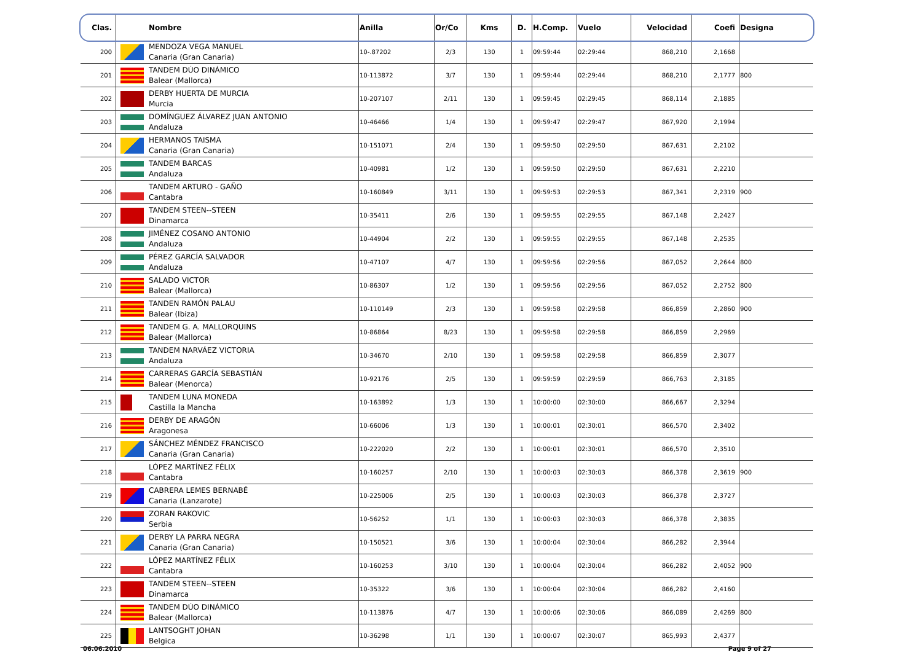| Clas. | | Nombre | Anilla | Or/Co | Kms | D. | H.Comp. | Vuelo | Velocidad | Coefi | Designa |
| --- | --- | --- | --- | --- | --- | --- | --- | --- | --- | --- | --- |
| 200 | | MENDOZA VEGA MANUEL Canaria (Gran Canaria) | 10-.87202 | 2/3 | 130 | 1 | 09:59:44 | 02:29:44 | 868,210 | 2,1668 | |
| 201 | | TANDEM DÚO DINÁMICO Balear (Mallorca) | 10-113872 | 3/7 | 130 | 1 | 09:59:44 | 02:29:44 | 868,210 | 2,1777 | 800 |
| 202 | | DERBY HUERTA DE MURCIA Murcia | 10-207107 | 2/11 | 130 | 1 | 09:59:45 | 02:29:45 | 868,114 | 2,1885 | |
| 203 | | DOMÍNGUEZ ÁLVAREZ JUAN ANTONIO Andaluza | 10-46466 | 1/4 | 130 | 1 | 09:59:47 | 02:29:47 | 867,920 | 2,1994 | |
| 204 | | HERMANOS TAISMA Canaria (Gran Canaria) | 10-151071 | 2/4 | 130 | 1 | 09:59:50 | 02:29:50 | 867,631 | 2,2102 | |
| 205 | | TANDEM BARCAS Andaluza | 10-40981 | 1/2 | 130 | 1 | 09:59:50 | 02:29:50 | 867,631 | 2,2210 | |
| 206 | | TANDEM ARTURO - GAÑO Cantabra | 10-160849 | 3/11 | 130 | 1 | 09:59:53 | 02:29:53 | 867,341 | 2,2319 | 900 |
| 207 | | TANDEM STEEN--STEEN Dinamarca | 10-35411 | 2/6 | 130 | 1 | 09:59:55 | 02:29:55 | 867,148 | 2,2427 | |
| 208 | | JIMÉNEZ COSANO ANTONIO Andaluza | 10-44904 | 2/2 | 130 | 1 | 09:59:55 | 02:29:55 | 867,148 | 2,2535 | |
| 209 | | PÉREZ GARCÍA SALVADOR Andaluza | 10-47107 | 4/7 | 130 | 1 | 09:59:56 | 02:29:56 | 867,052 | 2,2644 | 800 |
| 210 | | SALADO VICTOR Balear (Mallorca) | 10-86307 | 1/2 | 130 | 1 | 09:59:56 | 02:29:56 | 867,052 | 2,2752 | 800 |
| 211 | | TANDEN RAMÓN PALAU Balear (Ibiza) | 10-110149 | 2/3 | 130 | 1 | 09:59:58 | 02:29:58 | 866,859 | 2,2860 | 900 |
| 212 | | TANDEM G. A. MALLORQUINS Balear (Mallorca) | 10-86864 | 8/23 | 130 | 1 | 09:59:58 | 02:29:58 | 866,859 | 2,2969 | |
| 213 | | TANDEM NARVÁEZ VICTORIA Andaluza | 10-34670 | 2/10 | 130 | 1 | 09:59:58 | 02:29:58 | 866,859 | 2,3077 | |
| 214 | | CARRERAS GARCÍA SEBASTIÁN Balear (Menorca) | 10-92176 | 2/5 | 130 | 1 | 09:59:59 | 02:29:59 | 866,763 | 2,3185 | |
| 215 | | TANDEM LUNA MONEDA Castilla la Mancha | 10-163892 | 1/3 | 130 | 1 | 10:00:00 | 02:30:00 | 866,667 | 2,3294 | |
| 216 | | DERBY DE ARAGÓN Aragonesa | 10-66006 | 1/3 | 130 | 1 | 10:00:01 | 02:30:01 | 866,570 | 2,3402 | |
| 217 | | SÁNCHEZ MÉNDEZ FRANCISCO Canaria (Gran Canaria) | 10-222020 | 2/2 | 130 | 1 | 10:00:01 | 02:30:01 | 866,570 | 2,3510 | |
| 218 | | LÓPEZ MARTÍNEZ FÉLIX Cantabra | 10-160257 | 2/10 | 130 | 1 | 10:00:03 | 02:30:03 | 866,378 | 2,3619 | 900 |
| 219 | | CABRERA LEMES BERNABÉ Canaria (Lanzarote) | 10-225006 | 2/5 | 130 | 1 | 10:00:03 | 02:30:03 | 866,378 | 2,3727 | |
| 220 | | ZORAN RAKOVIC Serbia | 10-56252 | 1/1 | 130 | 1 | 10:00:03 | 02:30:03 | 866,378 | 2,3835 | |
| 221 | | DERBY LA PARRA NEGRA Canaria (Gran Canaria) | 10-150521 | 3/6 | 130 | 1 | 10:00:04 | 02:30:04 | 866,282 | 2,3944 | |
| 222 | | LÓPEZ MARTÍNEZ FÉLIX Cantabra | 10-160253 | 3/10 | 130 | 1 | 10:00:04 | 02:30:04 | 866,282 | 2,4052 | 900 |
| 223 | | TANDEM STEEN--STEEN Dinamarca | 10-35322 | 3/6 | 130 | 1 | 10:00:04 | 02:30:04 | 866,282 | 2,4160 | |
| 224 | | TANDEM DÚO DINÁMICO Balear (Mallorca) | 10-113876 | 4/7 | 130 | 1 | 10:00:06 | 02:30:06 | 866,089 | 2,4269 | 800 |
| 225 | | LANTSOGHT JOHAN Belgica | 10-36298 | 1/1 | 130 | 1 | 10:00:07 | 02:30:07 | 865,993 | 2,4377 | |
06.06.2010 Page 9 of 27